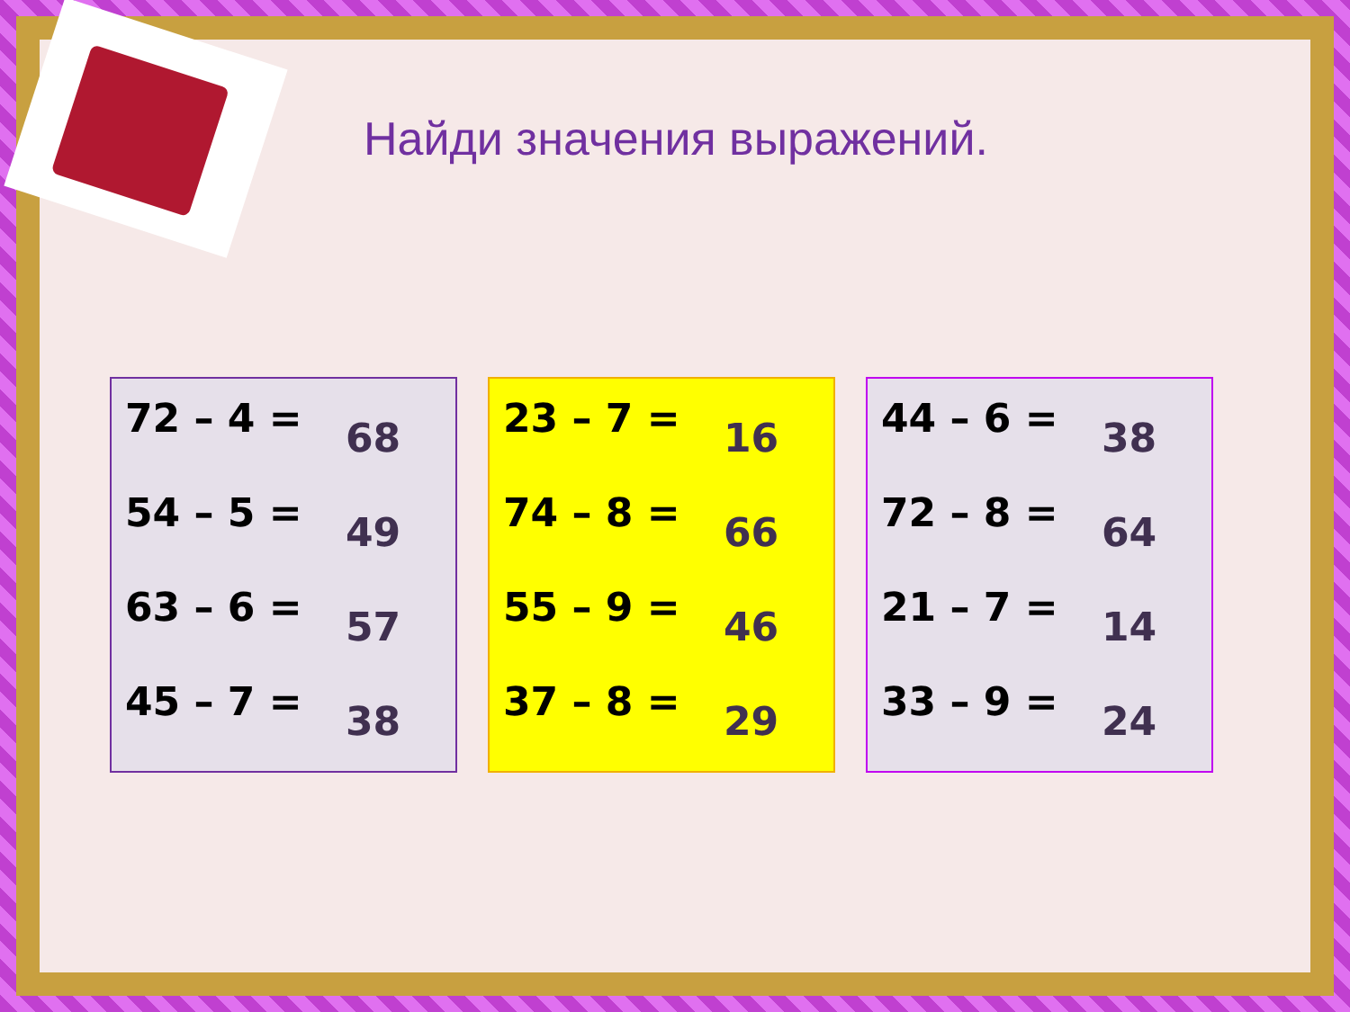Найди значения выражений.
72 – 4 = 68
54 – 5 = 49
63 – 6 = 57
45 – 7 = 38
23 – 7 = 16
74 – 8 = 66
55 – 9 = 46
37 – 8 = 29
44 – 6 = 38
72 – 8 = 64
21 – 7 = 14
33 – 9 = 24